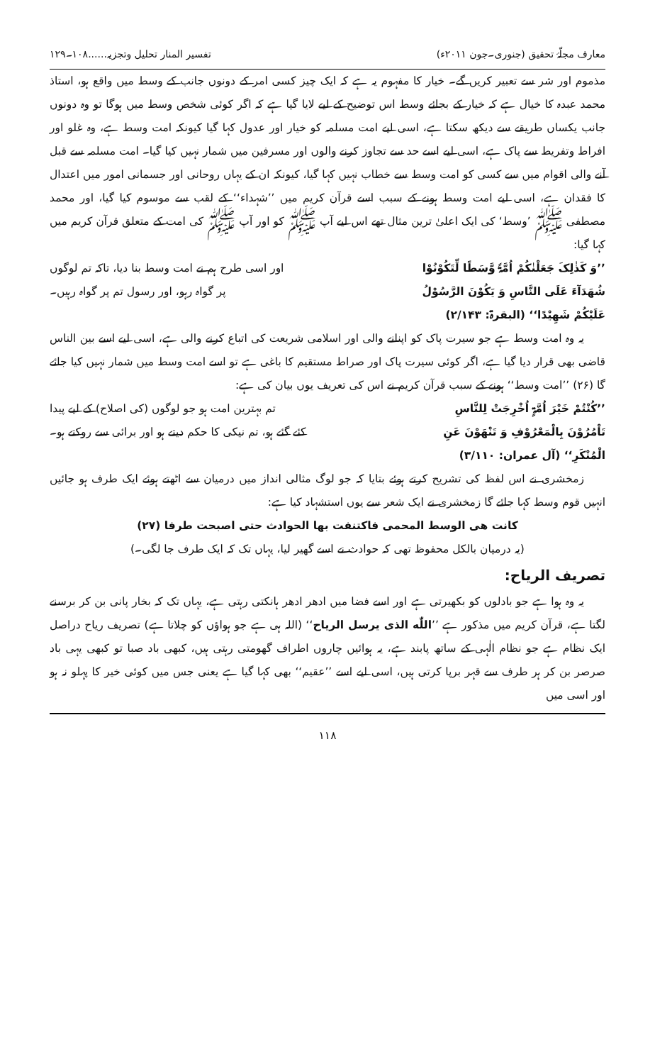معارف مجلّۂ تحقیق (جنوری۔جون ۲۰۱۱ء) تفسیر المنار تحلیل وتجزیہ......۱۰۸۔۱۲۹
مذموم اور شر سے تعبیر کریں گے۔ خیار کا مفہوم یہ ہے کہ ایک چیز کسی امر کے دونوں جانب کے وسط میں واقع ہو، استاذ محمد عبدہ کا خیال ہے کہ خیار کے بجائے وسط اس توضیح کے لیے لایا گیا ہے کہ اگر کوئی شخص وسط میں ہوگا تو وہ دونوں جانب یکساں طریقے سے دیکھ سکتا ہے، اسی لیے امت مسلمہ کو خیار اور عدول کہا گیا کیونکہ امت وسط ہے، وہ غلو اور افراط وتفریط سے پاک ہے، اسی لیے اسے حد سے تجاوز کرنے والوں اور مسرفین میں شمار نہیں کیا گیا۔ امت مسلمہ سے قبل آنے والی اقوام میں سے کسی کو امت وسط سے خطاب نہیں کہا گیا، کیونکہ ان کے یہاں روحانی اور جسمانی امور میں اعتدال کا فقدان ہے، اسی لیے امت وسط ہونے کے سبب اسے قرآن کریم میں ’’شہداء‘‘ کے لقب سے موسوم کیا گیا، اور محمد مصطفی ﷺ ’وسط‘ کی ایک اعلیٰ ترین مثال تھے اس لیے آپ ﷺ کو اور آپ ﷺ کی امت کے متعلق قرآن کریم میں کہا گیا:
’’وَ کَذٰلِکَ جَعَلْنٰکُمْ اُمَّۃً وَّسَطًا لِّتَکُوْنُوْا اور اسی طرح ہم نے امت وسط بنا دیا، تاکہ تم لوگوں
شُهَدَآءَ عَلَی النَّاسِ وَ یَکُوْنَ الرَّسُوْلُ پر گواہ رہو، اور رسول تم پر گواہ رہیں۔
عَلَیْکُمْ شَهِیْدًا‘‘ (البقرۃ: ۲/۱۴۳)
یہ وہ امت وسط ہے جو سیرت پاک کو اپنانے والی اور اسلامی شریعت کی اتباع کرنے والی ہے، اسی لیے اسے بین الناس قاضی بھی قرار دیا گیا ہے، اگر کوئی سیرت پاک اور صراط مستقیم کا باغی ہے تو اسے امت وسط میں شمار نہیں کیا جائے گا (۲۶) ’’امت وسط‘‘ ہونے کے سبب قرآن کریم نے اس کی تعریف یوں بیان کی ہے:
’’کُنْتُمْ خَیْرَ اُمَّۃٍ اُخْرِجَتْ لِلنَّاسِ تم بہترین امت ہو جو لوگوں (کی اصلاح) کے لیے پیدا
تَاْمُرُوْنَ بِالْمَعْرُوْفِ وَ تَنْهَوْنَ عَنِ کئے گئے ہو، تم نیکی کا حکم دیتے ہو اور برائی سے روکتے ہو۔
الْمُنْکَرِ‘‘ (آل عمران: ۳/۱۱۰)
زمخشری نے اس لفظ کی تشریح کرتے ہوئے بتایا کہ جو لوگ مثالی انداز میں درمیان سے اٹھتے ہوئے ایک طرف ہو جائیں انہیں قوم وسط کہا جائے گا زمخشری نے ایک شعر سے یوں استشہاد کیا ہے:
کانت هی الوسط المحمی فاکتنفت بها الحوادث حتی اصبحت طرفا (۲۷)
(یہ درمیان بالکل محفوظ تھی کہ حوادث نے اسے گھیر لیا، یہاں تک کہ ایک طرف جا لگی۔)
تصریف الریاح:
یہ وہ ہوا ہے جو بادلوں کو بکھیرتی ہے اور اسے فضا میں ادھر ادھر ہانکتی رہتی ہے، یہاں تک کہ بخار پانی بن کر برسنے لگتا ہے، قرآن کریم میں مذکور ہے ’’اللّٰه الذی یرسل الریاح‘‘ (اللہ ہی ہے جو ہواؤں کو چلاتا ہے) تصریف ریاح دراصل ایک نظام ہے جو نظام الٰہی کے ساتھ پابند ہے، یہ ہوائیں چاروں اطراف گھومتی رہتی ہیں، کبھی باد صبا تو کبھی یہی باد صرصر بن کر ہر طرف سے قہر برپا کرتی ہیں، اسی لیے اسے ’’عقیم‘‘ بھی کہا گیا ہے یعنی جس میں کوئی خیر کا پہلو نہ ہو اور اسی میں
۱۱۸